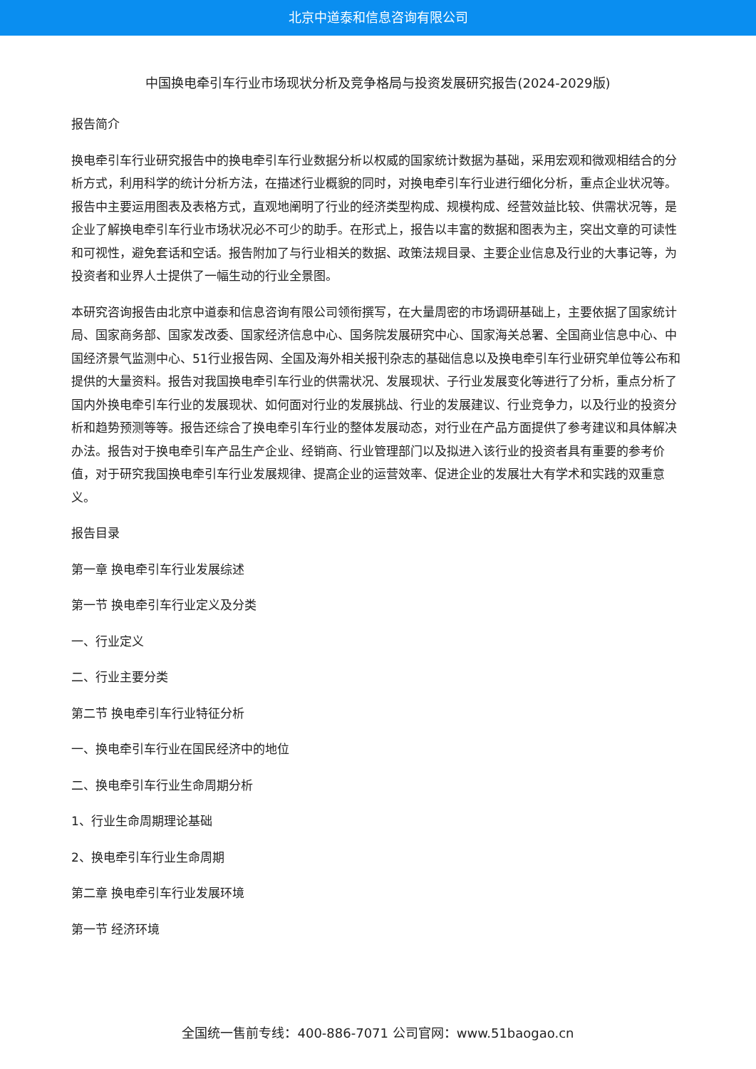北京中道泰和信息咨询有限公司
中国换电牵引车行业市场现状分析及竞争格局与投资发展研究报告(2024-2029版)
报告简介
换电牵引车行业研究报告中的换电牵引车行业数据分析以权威的国家统计数据为基础，采用宏观和微观相结合的分析方式，利用科学的统计分析方法，在描述行业概貌的同时，对换电牵引车行业进行细化分析，重点企业状况等。报告中主要运用图表及表格方式，直观地阐明了行业的经济类型构成、规模构成、经营效益比较、供需状况等，是企业了解换电牵引车行业市场状况必不可少的助手。在形式上，报告以丰富的数据和图表为主，突出文章的可读性和可视性，避免套话和空话。报告附加了与行业相关的数据、政策法规目录、主要企业信息及行业的大事记等，为投资者和业界人士提供了一幅生动的行业全景图。
本研究咨询报告由北京中道泰和信息咨询有限公司领衔撰写，在大量周密的市场调研基础上，主要依据了国家统计局、国家商务部、国家发改委、国家经济信息中心、国务院发展研究中心、国家海关总署、全国商业信息中心、中国经济景气监测中心、51行业报告网、全国及海外相关报刊杂志的基础信息以及换电牵引车行业研究单位等公布和提供的大量资料。报告对我国换电牵引车行业的供需状况、发展现状、子行业发展变化等进行了分析，重点分析了国内外换电牵引车行业的发展现状、如何面对行业的发展挑战、行业的发展建议、行业竞争力，以及行业的投资分析和趋势预测等等。报告还综合了换电牵引车行业的整体发展动态，对行业在产品方面提供了参考建议和具体解决办法。报告对于换电牵引车产品生产企业、经销商、行业管理部门以及拟进入该行业的投资者具有重要的参考价值，对于研究我国换电牵引车行业发展规律、提高企业的运营效率、促进企业的发展壮大有学术和实践的双重意义。
报告目录
第一章 换电牵引车行业发展综述
第一节 换电牵引车行业定义及分类
一、行业定义
二、行业主要分类
第二节 换电牵引车行业特征分析
一、换电牵引车行业在国民经济中的地位
二、换电牵引车行业生命周期分析
1、行业生命周期理论基础
2、换电牵引车行业生命周期
第二章 换电牵引车行业发展环境
第一节 经济环境
全国统一售前专线：400-886-7071 公司官网：www.51baogao.cn